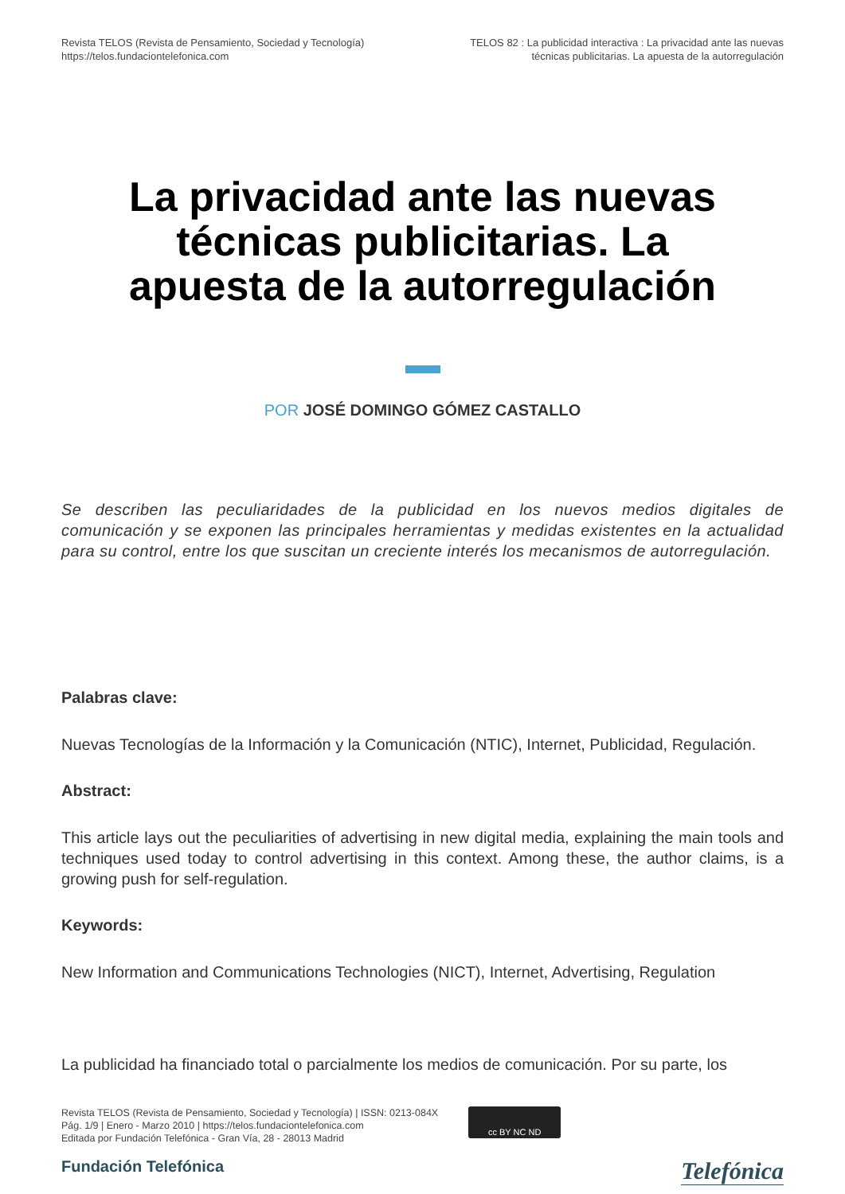Revista TELOS (Revista de Pensamiento, Sociedad y Tecnología)
https://telos.fundaciontelefonica.com
TELOS 82 : La publicidad interactiva : La privacidad ante las nuevas
técnicas publicitarias. La apuesta de la autorregulación
La privacidad ante las nuevas técnicas publicitarias. La apuesta de la autorregulación
POR JOSÉ DOMINGO GÓMEZ CASTALLO
Se describen las peculiaridades de la publicidad en los nuevos medios digitales de comunicación y se exponen las principales herramientas y medidas existentes en la actualidad para su control, entre los que suscitan un creciente interés los mecanismos de autorregulación.
Palabras clave:
Nuevas Tecnologías de la Información y la Comunicación (NTIC), Internet, Publicidad, Regulación.
Abstract:
This article lays out the peculiarities of advertising in new digital media, explaining the main tools and techniques used today to control advertising in this context. Among these, the author claims, is a growing push for self-regulation.
Keywords:
New Information and Communications Technologies (NICT), Internet, Advertising, Regulation
La publicidad ha financiado total o parcialmente los medios de comunicación. Por su parte, los
Revista TELOS (Revista de Pensamiento, Sociedad y Tecnología) | ISSN: 0213-084X
Pág. 1/9 | Enero - Marzo 2010 | https://telos.fundaciontelefonica.com
Editada por Fundación Telefónica - Gran Vía, 28 - 28013 Madrid
cc BY NC ND
Fundación Telefónica Telefónica